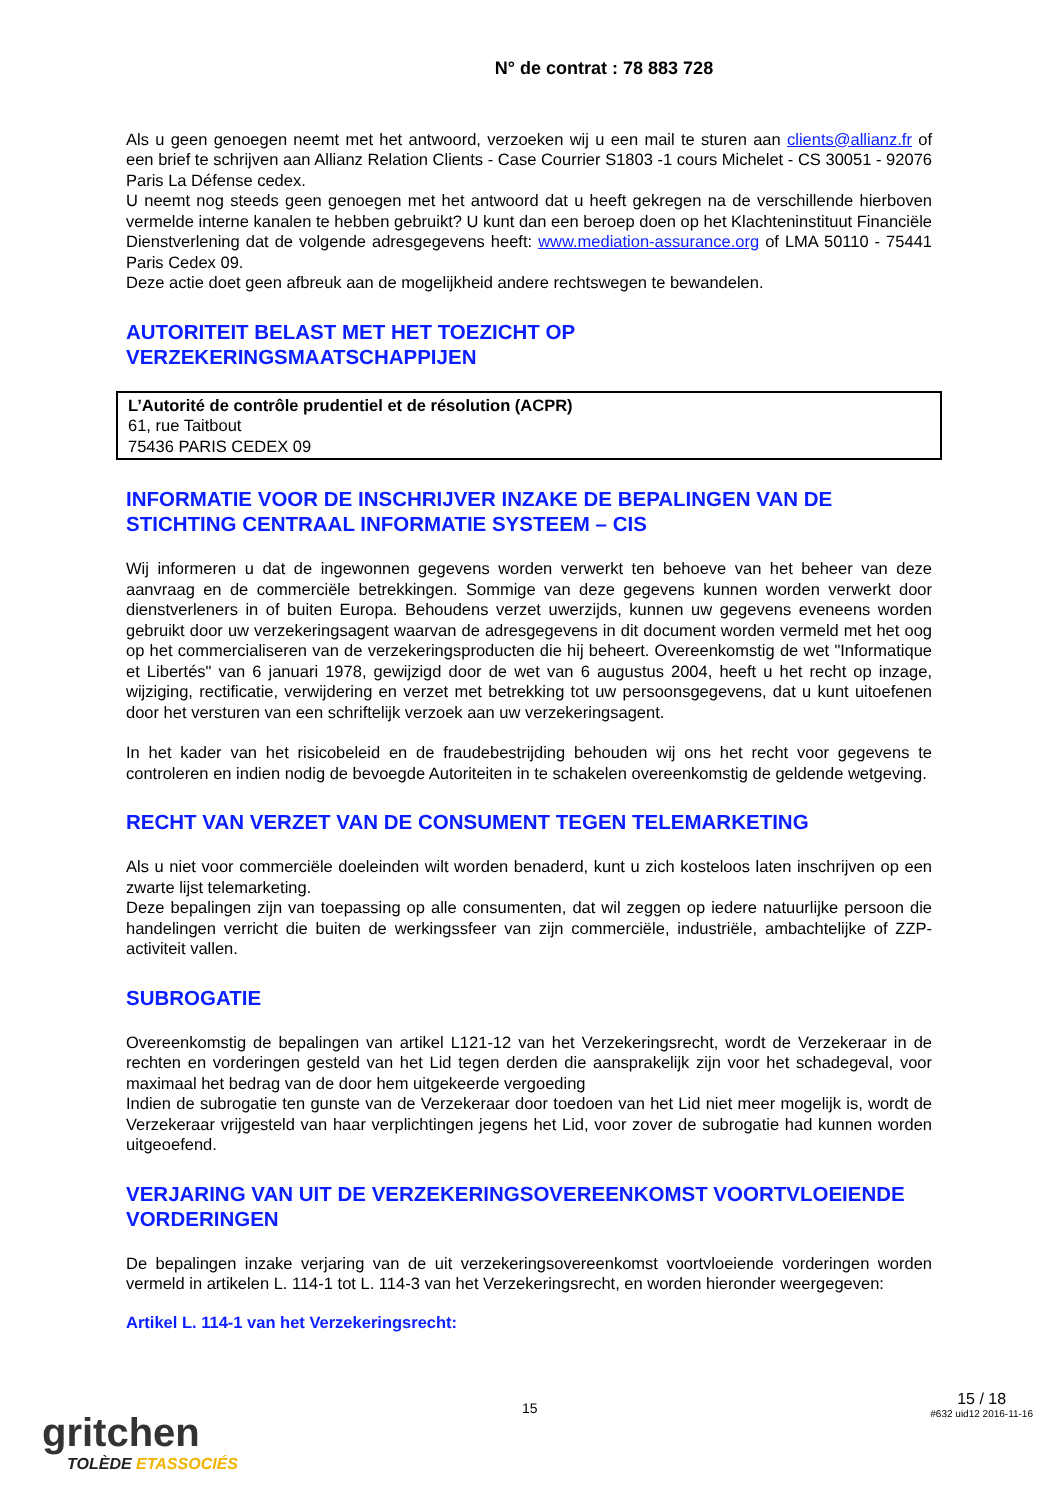N° de contrat : 78 883 728
Als u geen genoegen neemt met het antwoord, verzoeken wij u een mail te sturen aan clients@allianz.fr of een brief te schrijven aan Allianz Relation Clients - Case Courrier S1803 -1 cours Michelet - CS 30051 - 92076 Paris La Défense cedex.
U neemt nog steeds geen genoegen met het antwoord dat u heeft gekregen na de verschillende hierboven vermelde interne kanalen te hebben gebruikt? U kunt dan een beroep doen op het Klachteninstituut Financiële Dienstverlening dat de volgende adresgegevens heeft: www.mediation-assurance.org of LMA 50110 - 75441 Paris Cedex 09.
Deze actie doet geen afbreuk aan de mogelijkheid andere rechtswegen te bewandelen.
AUTORITEIT BELAST MET HET TOEZICHT OP
VERZEKERINGSMAATSCHAPPIJEN
L’Autorité de contrôle prudentiel et de résolution (ACPR)
61, rue Taitbout
75436 PARIS CEDEX 09
INFORMATIE VOOR DE INSCHRIJVER INZAKE DE BEPALINGEN VAN DE STICHTING CENTRAAL INFORMATIE SYSTEEM – CIS
Wij informeren u dat de ingewonnen gegevens worden verwerkt ten behoeve van het beheer van deze aanvraag en de commerciële betrekkingen. Sommige van deze gegevens kunnen worden verwerkt door dienstverleners in of buiten Europa. Behoudens verzet uwerzijds, kunnen uw gegevens eveneens worden gebruikt door uw verzekeringsagent waarvan de adresgegevens in dit document worden vermeld met het oog op het commercialiseren van de verzekeringsproducten die hij beheert. Overeenkomstig de wet "Informatique et Libertés" van 6 januari 1978, gewijzigd door de wet van 6 augustus 2004, heeft u het recht op inzage, wijziging, rectificatie, verwijdering en verzet met betrekking tot uw persoonsgegevens, dat u kunt uitoefenen door het versturen van een schriftelijk verzoek aan uw verzekeringsagent.
In het kader van het risicobeleid en de fraudebestrijding behouden wij ons het recht voor gegevens te controleren en indien nodig de bevoegde Autoriteiten in te schakelen overeenkomstig de geldende wetgeving.
RECHT VAN VERZET VAN DE CONSUMENT TEGEN TELEMARKETING
Als u niet voor commerciële doeleinden wilt worden benaderd, kunt u zich kosteloos laten inschrijven op een zwarte lijst telemarketing.
Deze bepalingen zijn van toepassing op alle consumenten, dat wil zeggen op iedere natuurlijke persoon die handelingen verricht die buiten de werkingssfeer van zijn commerciële, industriële, ambachtelijke of ZZP-activiteit vallen.
SUBROGATIE
Overeenkomstig de bepalingen van artikel L121-12 van het Verzekeringsrecht, wordt de Verzekeraar in de rechten en vorderingen gesteld van het Lid tegen derden die aansprakelijk zijn voor het schadegeval, voor maximaal het bedrag van de door hem uitgekeerde vergoeding
Indien de subrogatie ten gunste van de Verzekeraar door toedoen van het Lid niet meer mogelijk is, wordt de Verzekeraar vrijgesteld van haar verplichtingen jegens het Lid, voor zover de subrogatie had kunnen worden uitgeoefend.
VERJARING VAN UIT DE VERZEKERINGSOVEREENKOMST VOORTVLOEIENDE VORDERINGEN
De bepalingen inzake verjaring van de uit verzekeringsovereenkomst voortvloeiende vorderingen worden vermeld in artikelen L. 114-1 tot L. 114-3 van het Verzekeringsrecht, en worden hieronder weergegeven:
Artikel L. 114-1 van het Verzekeringsrecht:
gritchen
TOLÈDE ETASSOCIÉS
15
15 / 18
#632 uid12 2016-11-16